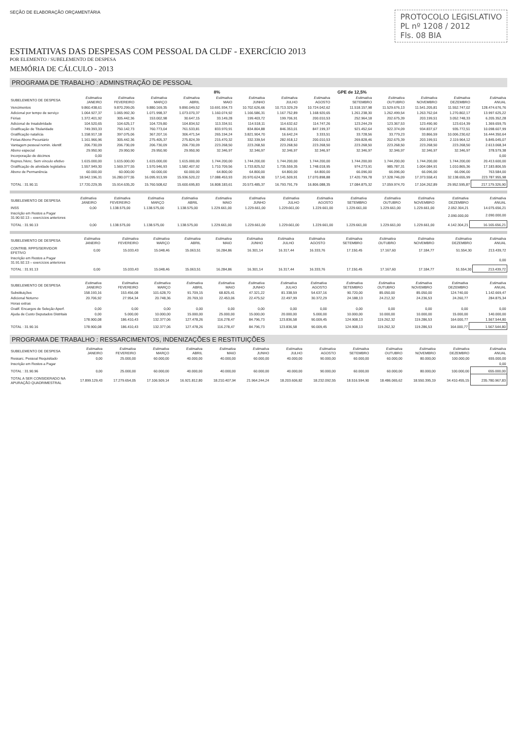SEÇÃO DE ELABORAÇÃO ORÇAMENTÁRIA
PROTOCOLO LEGISLATIVO
PL nº 1208 / 2012
Fls. 08 BIA
ESTIMATIVAS DAS DESPESAS COM PESSOAL DA CLDF - EXERCÍCIO 2013
POR ELEMENTO / SUBELEMENTO DE DESPESA
MEMÓRIA DE CÁLCULO - 2013
PROGRAMA DE TRABALHO : ADMINSTRAÇÃO DE PESSOAL
| | | | | | 8% | | | | GPE de 12,5% | | | | |
| --- | --- | --- | --- | --- | --- | --- | --- | --- | --- | --- | --- | --- | --- |
| SUBELEMENTO DE DESPESA | Estimativa JANEIRO | Estimativa FEVEREIRO | Estimativa MARÇO | Estimativa ABRIL | Estimativa MAIO | Estimativa JUNHO | Estimativa JULHO | Estimativa AGOSTO | Estimativa SETEMBRO | Estimativa OUTUBRO | Estimativa NOVEMBRO | Estimativa DEZEMBRO | Estimativa ANUAL |
| Vencimentos | 9.860.438,61 | 9.870.299,05 | 9.880.169,35 | 9.890.049,52 | 10.691.934,73 | 10.702.626,66 | 10.713.329,29 | 10.724.042,62 | 11.518.157,98 | 11.529.676,13 | 11.541.205,81 | 11.552.747,02 | 128.474.676,76 |
| Adicional por tempo de serviço | 1.064.927,37 | 1.065.992,30 | 1.071.998,37 | 1.073.070,37 | 1.160.074,92 | 1.166.586,31 | 1.167.752,89 | 1.168.920,65 | 1.261.238,30 | 1.262.499,54 | 1.263.762,04 | 1.270.802,17 | 13.997.625,22 |
| Férias | 1.372.401,92 | 305.442,36 | 153.002,98 | 30.647,15 | 33.149,28 | 199.403,72 | 199.706,91 | 200.010,53 | 252.964,18 | 202.675,39 | 203.199,51 | 3.052.748,33 | 6.205.352,28 |
| Adicional de Insalubridade | 104.520,65 | 104.625,17 | 104.729,80 | 104.834,52 | 113.334,51 | 114.518,11 | 114.632,62 | 114.747,26 | 123.244,29 | 123.367,53 | 123.490,90 | 123.614,39 | 1.369.659,75 |
| Gratificação de Titularidade | 749.393,33 | 750.142,73 | 760.773,04 | 761.533,81 | 833.970,91 | 834.804,88 | 846.353,01 | 847.199,37 | 921.452,64 | 922.374,09 | 934.837,67 | 935.772,51 | 10.098.607,99 |
| Gratificação natalícia | 1.158.917,18 | 397.075,06 | 367.207,16 | 306.471,54 | 265.194,24 | 3.821.904,70 | 16.642,24 | 3.333,51 | 33.728,56 | 33.779,23 | 33.866,59 | 10.006.230,62 | 16.444.350,64 |
| Férias Abono Pecuniário | 1.161.966,96 | 305.442,36 | 275.405,37 | 275.824,39 | 215.470,32 | 332.339,54 | 282.918,12 | 200.010,53 | 269.828,46 | 202.675,39 | 203.199,51 | 2.119.964,12 | 5.845.045,07 |
| Vantagem pessoal nomin. identif. | 206.730,09 | 206.730,09 | 206.730,09 | 206.730,09 | 223.268,50 | 223.268,50 | 223.268,50 | 223.268,50 | 223.268,50 | 223.268,50 | 223.268,50 | 223.268,50 | 2.613.068,34 |
| Abono especial | 29.950,90 | 29.950,90 | 29.950,90 | 29.950,90 | 32.346,97 | 32.346,97 | 32.346,97 | 32.346,97 | 32.346,97 | 32.346,97 | 32.346,97 | 32.346,97 | 378.579,38 |
| Incorporação de décimos | 0,00 | | | | | | | | | | | | 0,00 |
| Repres./Venc. Sem vínculo efetivo | 1.615.000,00 | 1.615.000,00 | 1.615.000,00 | 1.615.000,00 | 1.744.200,00 | 1.744.200,00 | 1.744.200,00 | 1.744.200,00 | 1.744.200,00 | 1.744.200,00 | 1.744.200,00 | 1.744.200,00 | 20.413.600,00 |
| Gratificação de atividade legislativa | 1.557.949,30 | 1.569.377,55 | 1.570.946,93 | 1.582.407,92 | 1.710.709,56 | 1.733.825,52 | 1.735.559,35 | 1.748.018,95 | 974.273,91 | 985.787,31 | 1.004.084,91 | 1.010.865,36 | 17.183.806,55 |
| Abono de Permanência | 60.000,00 | 60.000,00 | 60.000,00 | 60.000,00 | 64.800,00 | 64.800,00 | 64.800,00 | 64.800,00 | 66.096,00 | 66.096,00 | 66.096,00 | 66.096,00 | 763.584,00 |
| | 18.942.196,31 | 16.280.077,55 | 16.095.913,99 | 15.936.520,22 | 17.088.453,93 | 20.970.624,90 | 17.141.509,91 | 17.070.898,88 | 17.420.799,78 | 17.328.746,09 | 17.373.558,41 | 32.138.655,99 | 223.787.955,98 |
| TOTAL : 31.90.11 | 17.720.229,35 | 15.914.635,20 | 15.760.508,62 | 15.600.695,83 | 16.808.183,61 | 20.573.485,37 | 16.793.791,79 | 16.806.088,35 | 17.084.875,32 | 17.059.974,70 | 17.104.262,89 | 29.952.595,87 | 217.179.326,90 |
| SUBELEMENTO DE DESPESA | Estimativa JANEIRO | Estimativa FEVEREIRO | Estimativa MARÇO | Estimativa ABRIL | Estimativa MAIO | Estimativa JUNHO | Estimativa JULHO | Estimativa AGOSTO | Estimativa SETEMBRO | Estimativa OUTUBRO | Estimativa NOVEMBRO | Estimativa DEZEMBRO | Estimativa ANUAL |
| --- | --- | --- | --- | --- | --- | --- | --- | --- | --- | --- | --- | --- | --- |
| INSS | 0,00 | 1.138.575,00 | 1.138.575,00 | 1.138.575,00 | 1.229.661,00 | 1.229.661,00 | 1.229.661,00 | 1.229.661,00 | 1.229.661,00 | 1.229.661,00 | 1.229.661,00 | 2.052.304,21 | 14.075.656,21 |
| Inscrição em Restos a Pagar 31.90.92.13 – exercícios anteriores | | | | | | | | | | | | 2.090.000,00 | 2.090.000,00 |
| TOTAL : 31.90.13 | 0,00 | 1.138.575,00 | 1.138.575,00 | 1.138.575,00 | 1.229.661,00 | 1.229.661,00 | 1.229.661,00 | 1.229.661,00 | 1.229.661,00 | 1.229.661,00 | 1.229.661,00 | 4.142.304,21 | 16.165.656,21 |
| SUBELEMENTO DE DESPESA | Estimativa JANEIRO | Estimativa FEVEREIRO | Estimativa MARÇO | Estimativa ABRIL | Estimativa MAIO | Estimativa JUNHO | Estimativa JULHO | Estimativa AGOSTO | Estimativa SETEMBRO | Estimativa OUTUBRO | Estimativa NOVEMBRO | Estimativa DEZEMBRO | Estimativa ANUAL |
| --- | --- | --- | --- | --- | --- | --- | --- | --- | --- | --- | --- | --- | --- |
| CONTRIB. RPPS/SERVIDOR EFETIVO | 0,00 | 15.033,43 | 15.048,46 | 15.063,51 | 16.284,86 | 16.301,14 | 16.317,44 | 16.333,76 | 17.150,45 | 17.167,60 | 17.184,77 | 51.554,30 | 213.439,72 |
| Inscrição em Restos a Pagar 31.91.92.13 – exercícios anteriores | | | | | | | | | | | | | 0,00 |
| TOTAL : 31.91.13 | 0,00 | 15.033,43 | 15.048,46 | 15.063,51 | 16.284,86 | 16.301,14 | 16.317,44 | 16.333,76 | 17.150,45 | 17.167,60 | 17.184,77 | 51.554,30 | 213.439,72 |
| SUBELEMENTO DE DESPESA | Estimativa JANEIRO | Estimativa FEVEREIRO | Estimativa MARÇO | Estimativa ABRIL | Estimativa MAIO | Estimativa JUNHO | Estimativa JULHO | Estimativa AGOSTO | Estimativa SETEMBRO | Estimativa OUTUBRO | Estimativa NOVEMBRO | Estimativa DEZEMBRO | Estimativa ANUAL |
| --- | --- | --- | --- | --- | --- | --- | --- | --- | --- | --- | --- | --- | --- |
| Substituições | 158.193,16 | 153.456,08 | 101.628,70 | 91.709,15 | 68.825,41 | 47.321,22 | 81.338,59 | 54.637,16 | 90.720,00 | 85.050,00 | 85.050,00 | 124.740,00 | 1.142.669,47 |
| Adicional Noturno | 20.706,92 | 27.954,34 | 20.748,36 | 20.769,10 | 22.453,06 | 22.475,52 | 22.497,99 | 30.372,29 | 24.188,13 | 24.212,32 | 24.236,53 | 24.260,77 | 284.875,34 |
| Horas extras | | | | | | | | | | | | | |
| Gratif. Encargos de Seleção Aperf. | 0,00 | 0,00 | 0,00 | 0,00 | 0,00 | 0,00 | 0,00 | 0,00 | 0,00 | 0,00 | 0,00 | 0,00 | 0,00 |
| Ajuda de Custo Deputados Distritais | 0,00 | 5.000,00 | 10.000,00 | 15.000,00 | 25.000,00 | 15.000,00 | 20.000,00 | 5.000,00 | 10.000,00 | 10.000,00 | 10.000,00 | 15.000,00 | 140.000,00 |
| | 178.900,08 | 186.410,43 | 132.377,06 | 127.478,26 | 116.278,47 | 84.796,73 | 123.836,58 | 90.009,45 | 124.908,13 | 119.262,32 | 119.286,53 | 164.000,77 | 1.567.544,80 |
| TOTAL : 31.90.16 | 178.900,08 | 186.410,43 | 132.377,06 | 127.478,26 | 116.278,47 | 84.796,73 | 123.836,58 | 90.009,45 | 124.908,13 | 119.262,32 | 119.286,53 | 164.000,77 | 1.567.544,80 |
PROGRAMA DE TRABALHO : RESSARCIMENTOS, INDENIZAÇÕES E RESTITUIÇÕES
| SUBELEMENTO DE DESPESA | Estimativa JANEIRO | Estimativa FEVEREIRO | Estimativa MARÇO | Estimativa ABRIL | Estimativa MAIO | Estimativa JUNHO | Estimativa JULHO | Estimativa AGOSTO | Estimativa SETEMBRO | Estimativa OUTUBRO | Estimativa NOVEMBRO | Estimativa DEZEMBRO | Estimativa ANUAL |
| --- | --- | --- | --- | --- | --- | --- | --- | --- | --- | --- | --- | --- | --- |
| Ressarc. Pessoal Requisitado | 0,00 | 25.000,00 | 60.000,00 | 40.000,00 | 40.000,00 | 60.000,00 | 40.000,00 | 90.000,00 | 60.000,00 | 60.000,00 | 80.000,00 | 100.000,00 | 655.000,00 |
| Inscrição em Restos a Pagar | | | | | | | | | | | | | 0,00 |
| TOTAL : 31.90.96 | 0,00 | 25.000,00 | 60.000,00 | 40.000,00 | 40.000,00 | 60.000,00 | 40.000,00 | 90.000,00 | 60.000,00 | 60.000,00 | 80.000,00 | 100.000,00 | 655.000,00 |
| TOTAL A SER CONSIDERADO NA APURAÇÃO QUADRIMESTRAL | 17.899.129,43 | 17.279.654,05 | 17.106.509,14 | 16.921.812,80 | 18.210.407,94 | 21.964.244,24 | 18.203.606,82 | 18.232.092,55 | 18.516.594,90 | 18.486.065,62 | 18.550.395,19 | 34.410.455,15 | 235.780.967,83 |